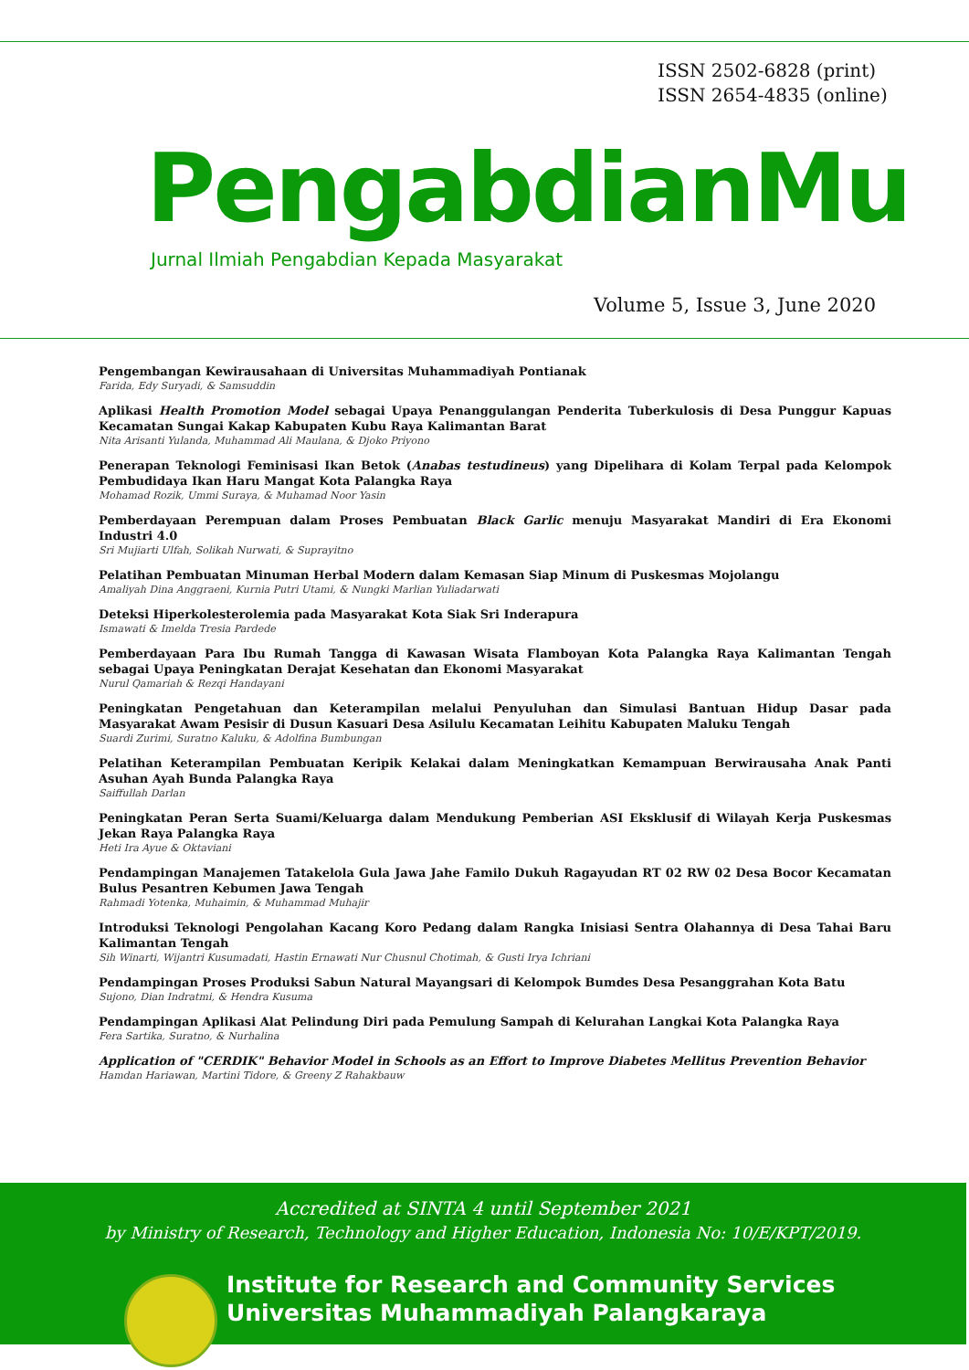ISSN 2502-6828 (print)
ISSN 2654-4835 (online)
PengabdianMu
Jurnal Ilmiah Pengabdian Kepada Masyarakat
Volume 5, Issue 3, June 2020
Pengembangan Kewirausahaan di Universitas Muhammadiyah Pontianak
Farida, Edy Suryadi, & Samsuddin
Aplikasi Health Promotion Model sebagai Upaya Penanggulangan Penderita Tuberkulosis di Desa Punggur Kapuas Kecamatan Sungai Kakap Kabupaten Kubu Raya Kalimantan Barat
Nita Arisanti Yulanda, Muhammad Ali Maulana, & Djoko Priyono
Penerapan Teknologi Feminisasi Ikan Betok (Anabas testudineus) yang Dipelihara di Kolam Terpal pada Kelompok Pembudidaya Ikan Haru Mangat Kota Palangka Raya
Mohamad Rozik, Ummi Suraya, & Muhamad Noor Yasin
Pemberdayaan Perempuan dalam Proses Pembuatan Black Garlic menuju Masyarakat Mandiri di Era Ekonomi Industri 4.0
Sri Mujiarti Ulfah, Solikah Nurwati, & Suprayitno
Pelatihan Pembuatan Minuman Herbal Modern dalam Kemasan Siap Minum di Puskesmas Mojolangu
Amaliyah Dina Anggraeni, Kurnia Putri Utami, & Nungki Marlian Yuliadarwati
Deteksi Hiperkolesterolemia pada Masyarakat Kota Siak Sri Inderapura
Ismawati & Imelda Tresia Pardede
Pemberdayaan Para Ibu Rumah Tangga di Kawasan Wisata Flamboyan Kota Palangka Raya Kalimantan Tengah sebagai Upaya Peningkatan Derajat Kesehatan dan Ekonomi Masyarakat
Nurul Qamariah & Rezqi Handayani
Peningkatan Pengetahuan dan Keterampilan melalui Penyuluhan dan Simulasi Bantuan Hidup Dasar pada Masyarakat Awam Pesisir di Dusun Kasuari Desa Asilulu Kecamatan Leihitu Kabupaten Maluku Tengah
Suardi Zurimi, Suratno Kaluku, & Adolfina Bumbungan
Pelatihan Keterampilan Pembuatan Keripik Kelakai dalam Meningkatkan Kemampuan Berwirausaha Anak Panti Asuhan Ayah Bunda Palangka Raya
Saiffullah Darlan
Peningkatan Peran Serta Suami/Keluarga dalam Mendukung Pemberian ASI Eksklusif di Wilayah Kerja Puskesmas Jekan Raya Palangka Raya
Heti Ira Ayue & Oktaviani
Pendampingan Manajemen Tatakelola Gula Jawa Jahe Familo Dukuh Ragayudan RT 02 RW 02 Desa Bocor Kecamatan Bulus Pesantren Kebumen Jawa Tengah
Rahmadi Yotenka, Muhaimin, & Muhammad Muhajir
Introduksi Teknologi Pengolahan Kacang Koro Pedang dalam Rangka Inisiasi Sentra Olahannya di Desa Tahai Baru Kalimantan Tengah
Sih Winarti, Wijantri Kusumadati, Hastin Ernawati Nur Chusnul Chotimah, & Gusti Irya Ichriani
Pendampingan Proses Produksi Sabun Natural Mayangsari di Kelompok Bumdes Desa Pesanggrahan Kota Batu
Sujono, Dian Indratmi, & Hendra Kusuma
Pendampingan Aplikasi Alat Pelindung Diri pada Pemulung Sampah di Kelurahan Langkai Kota Palangka Raya
Fera Sartika, Suratno, & Nurhalina
Application of "CERDIK" Behavior Model in Schools as an Effort to Improve Diabetes Mellitus Prevention Behavior
Hamdan Hariawan, Martini Tidore, & Greeny Z Rahakbauw
Accredited at SINTA 4 until September 2021
by Ministry of Research, Technology and Higher Education, Indonesia No: 10/E/KPT/2019.
Institute for Research and Community Services
Universitas Muhammadiyah Palangkaraya